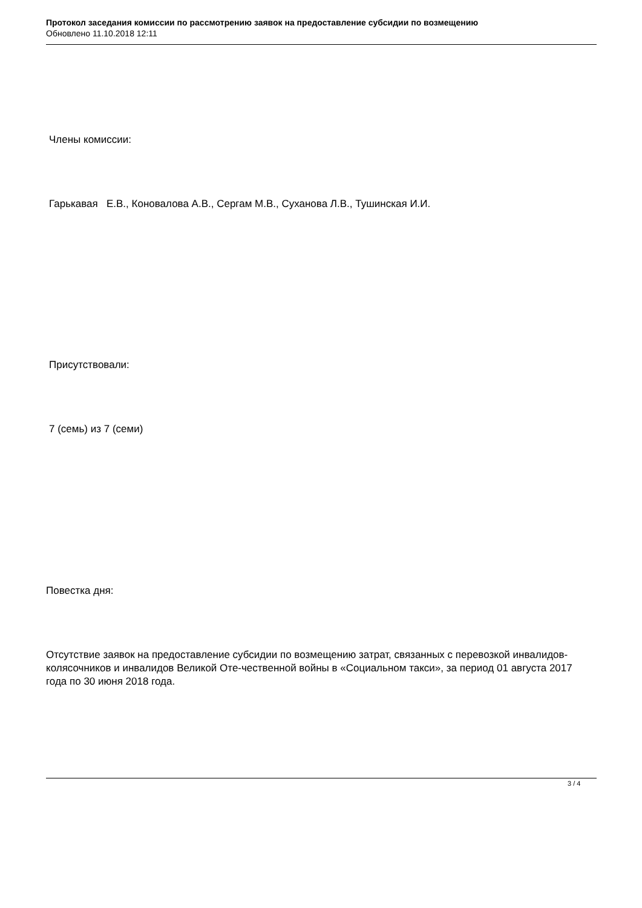Протокол заседания комиссии по рассмотрению заявок на предоставление субсидии по возмещению
Обновлено 11.10.2018 12:11
Члены комиссии:
Гарькавая Е.В., Коновалова А.В., Сергам М.В., Суханова Л.В., Тушинская И.И.
Присутствовали:
7 (семь) из 7 (семи)
Повестка дня:
Отсутствие заявок на предоставление субсидии по возмещению затрат, связанных с перевозкой инвалидов-колясочников и инвалидов Великой Оте-чественной войны в «Социальном такси», за период 01 августа 2017 года по 30 июня 2018 года.
3 / 4